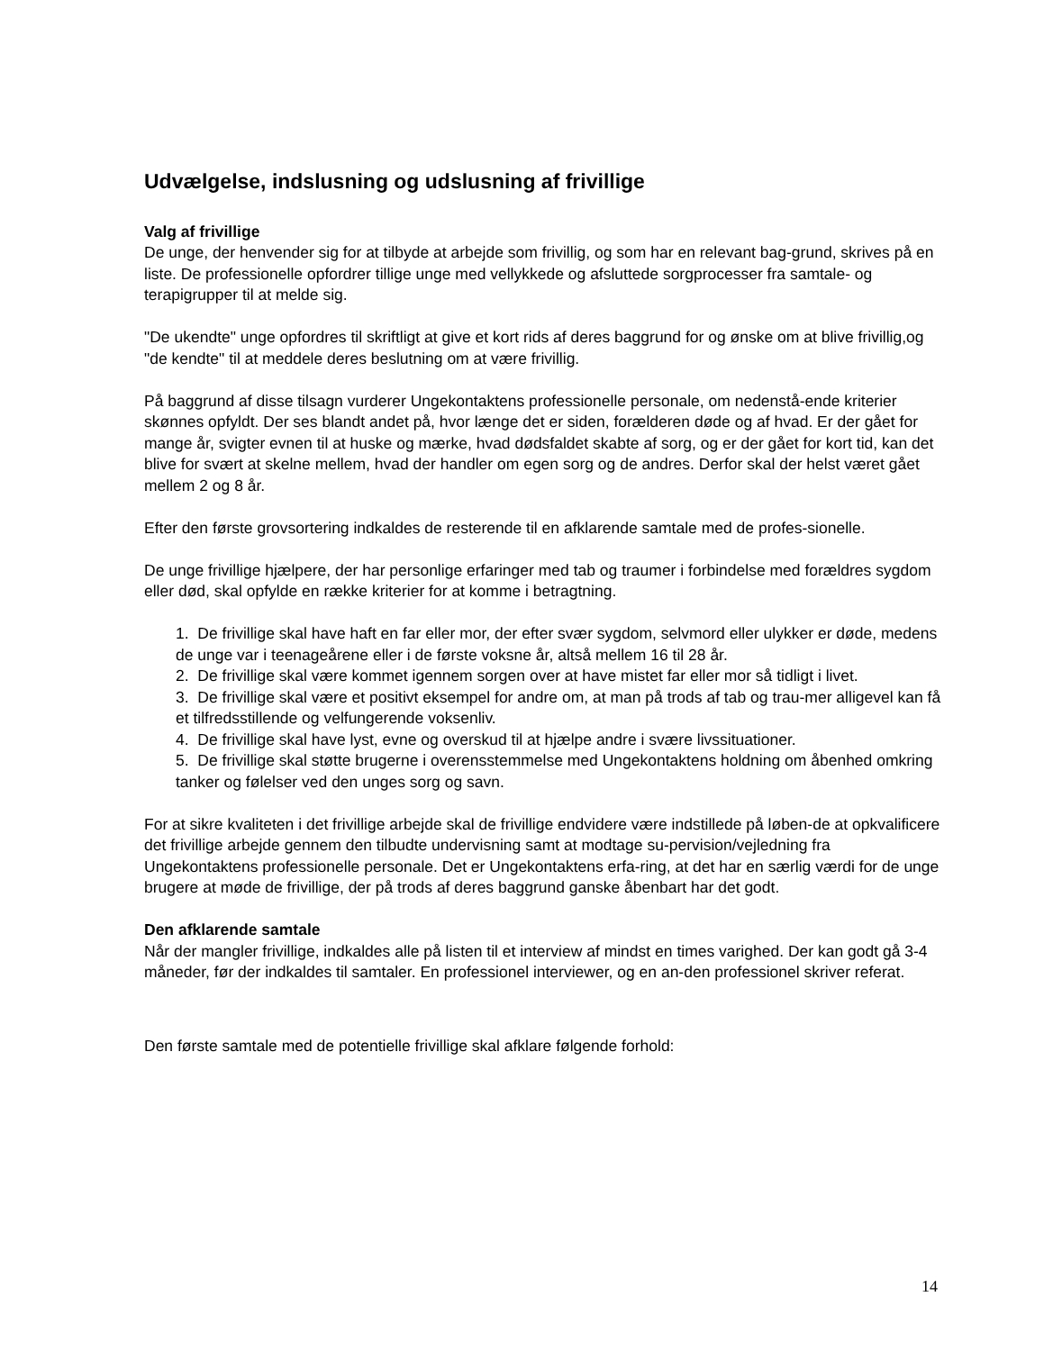Udvælgelse, indslusning og udslusning af frivillige
Valg af frivillige
De unge, der henvender sig for at tilbyde at arbejde som frivillig, og som har en relevant bag-grund, skrives på en liste. De professionelle opfordrer tillige unge med vellykkede og afsluttede sorgprocesser fra samtale- og terapigrupper til at melde sig.
"De ukendte" unge opfordres til skriftligt at give et kort rids af deres baggrund for og ønske om at blive frivillig,og "de kendte" til at meddele deres beslutning om at være frivillig.
På baggrund af disse tilsagn vurderer Ungekontaktens professionelle personale, om nedenstå-ende kriterier skønnes opfyldt. Der ses blandt andet på, hvor længe det er siden, forælderen døde og af hvad. Er der gået for mange år, svigter evnen til at huske og mærke, hvad dødsfaldet skabte af sorg, og er der gået for kort tid, kan det blive for svært at skelne mellem, hvad der handler om egen sorg og de andres. Derfor skal der helst været gået mellem 2 og 8 år.
Efter den første grovsortering indkaldes de resterende til en afklarende samtale med de profes-sionelle.
De unge frivillige hjælpere, der har personlige erfaringer med tab og traumer i forbindelse med forældres sygdom eller død, skal opfylde en række kriterier for at komme i betragtning.
1. De frivillige skal have haft en far eller mor, der efter svær sygdom, selvmord eller ulykker er døde, medens de unge var i teenageårene eller i de første voksne år, altså mellem 16 til 28 år.
2. De frivillige skal være kommet igennem sorgen over at have mistet far eller mor så tidligt i livet.
3. De frivillige skal være et positivt eksempel for andre om, at man på trods af tab og trau-mer alligevel kan få et tilfredsstillende og velfungerende voksenliv.
4. De frivillige skal have lyst, evne og overskud til at hjælpe andre i svære livssituationer.
5. De frivillige skal støtte brugerne i overensstemmelse med Ungekontaktens holdning om åbenhed omkring tanker og følelser ved den unges sorg og savn.
For at sikre kvaliteten i det frivillige arbejde skal de frivillige endvidere være indstillede på løben-de at opkvalificere det frivillige arbejde gennem den tilbudte undervisning samt at modtage su-pervision/vejledning fra Ungekontaktens professionelle personale. Det er Ungekontaktens erfa-ring, at det har en særlig værdi for de unge brugere at møde de frivillige, der på trods af deres baggrund ganske åbenbart har det godt.
Den afklarende samtale
Når der mangler frivillige, indkaldes alle på listen til et interview af mindst en times varighed. Der kan godt gå 3-4 måneder, før der indkaldes til samtaler. En professionel interviewer, og en an-den professionel skriver referat.
Den første samtale med de potentielle frivillige skal afklare følgende forhold:
14